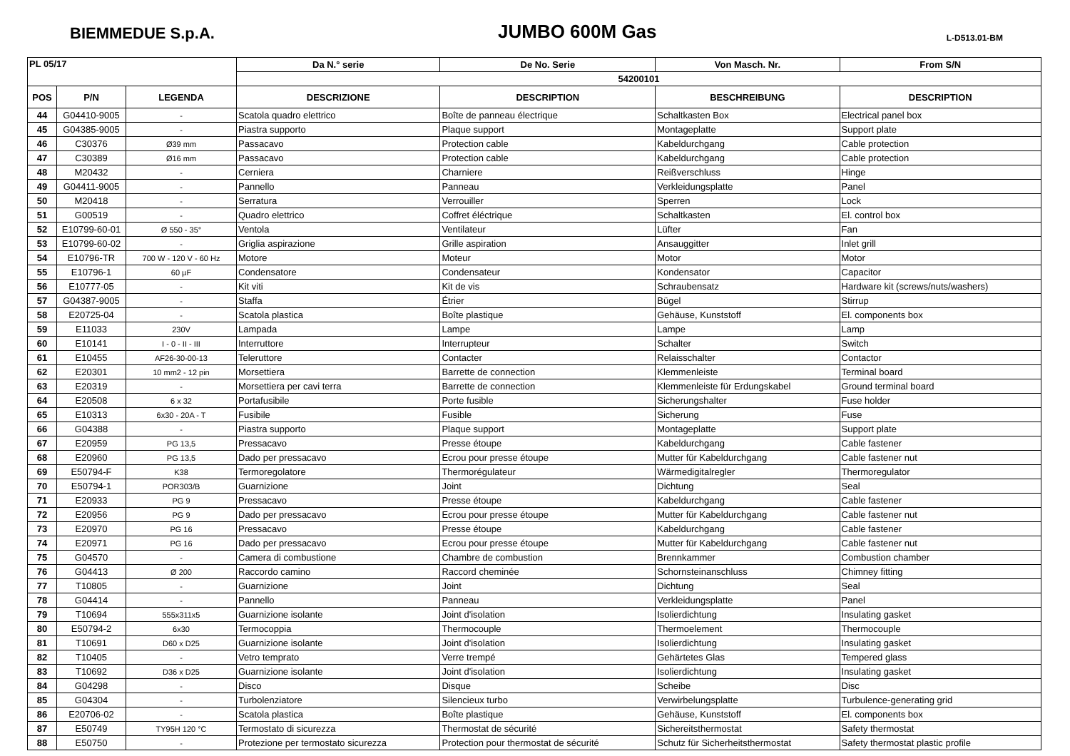BIEMMEDUE S.p.A.
JUMBO 600M Gas
L-D513.01-BM
| PL 05/17 | | | Da N.° serie | De No. Serie | Von Masch. Nr. | From S/N |
| --- | --- | --- | --- | --- | --- | --- |
| | | | 54200101 | | | |
| POS | P/N | LEGENDA | DESCRIZIONE | DESCRIPTION | BESCHREIBUNG | DESCRIPTION |
| 44 | G04410-9005 | - | Scatola quadro elettrico | Boîte de panneau électrique | Schaltkasten Box | Electrical panel box |
| 45 | G04385-9005 | - | Piastra supporto | Plaque support | Montageplatte | Support plate |
| 46 | C30376 | Ø39 mm | Passacavo | Protection cable | Kabeldurchgang | Cable protection |
| 47 | C30389 | Ø16 mm | Passacavo | Protection cable | Kabeldurchgang | Cable protection |
| 48 | M20432 | - | Cerniera | Charniere | Reißverschluss | Hinge |
| 49 | G04411-9005 | - | Pannello | Panneau | Verkleidungsplatte | Panel |
| 50 | M20418 | - | Serratura | Verrouiller | Sperren | Lock |
| 51 | G00519 | - | Quadro elettrico | Coffret éléctrique | Schaltkasten | El. control box |
| 52 | E10799-60-01 | Ø 550 - 35° | Ventola | Ventilateur | Lüfter | Fan |
| 53 | E10799-60-02 | - | Griglia aspirazione | Grille aspiration | Ansauggitter | Inlet grill |
| 54 | E10796-TR | 700 W - 120 V - 60 Hz | Motore | Moteur | Motor | Motor |
| 55 | E10796-1 | 60 µF | Condensatore | Condensateur | Kondensator | Capacitor |
| 56 | E10777-05 | - | Kit viti | Kit de vis | Schraubensatz | Hardware kit (screws/nuts/washers) |
| 57 | G04387-9005 | - | Staffa | Étrier | Bügel | Stirrup |
| 58 | E20725-04 | - | Scatola plastica | Boîte plastique | Gehäuse, Kunststoff | El. components box |
| 59 | E11033 | 230V | Lampada | Lampe | Lampe | Lamp |
| 60 | E10141 | I - 0 - II - III | Interruttore | Interrupteur | Schalter | Switch |
| 61 | E10455 | AF26-30-00-13 | Teleruttore | Contacter | Relaisschalter | Contactor |
| 62 | E20301 | 10 mm2 - 12 pin | Morsettiera | Barrette de connection | Klemmenleiste | Terminal board |
| 63 | E20319 | - | Morsettiera per cavi terra | Barrette de connection | Klemmenleiste für Erdungskabel | Ground terminal board |
| 64 | E20508 | 6 x 32 | Portafusibile | Porte fusible | Sicherungshalter | Fuse holder |
| 65 | E10313 | 6x30 - 20A - T | Fusibile | Fusible | Sicherung | Fuse |
| 66 | G04388 | - | Piastra supporto | Plaque support | Montageplatte | Support plate |
| 67 | E20959 | PG 13,5 | Pressacavo | Presse étoupe | Kabeldurchgang | Cable fastener |
| 68 | E20960 | PG 13,5 | Dado per pressacavo | Ecrou pour presse étoupe | Mutter für Kabeldurchgang | Cable fastener nut |
| 69 | E50794-F | K38 | Termoregolatore | Thermorégulateur | Wärmedigitalregler | Thermoregulator |
| 70 | E50794-1 | POR303/B | Guarnizione | Joint | Dichtung | Seal |
| 71 | E20933 | PG 9 | Pressacavo | Presse étoupe | Kabeldurchgang | Cable fastener |
| 72 | E20956 | PG 9 | Dado per pressacavo | Ecrou pour presse étoupe | Mutter für Kabeldurchgang | Cable fastener nut |
| 73 | E20970 | PG 16 | Pressacavo | Presse étoupe | Kabeldurchgang | Cable fastener |
| 74 | E20971 | PG 16 | Dado per pressacavo | Ecrou pour presse étoupe | Mutter für Kabeldurchgang | Cable fastener nut |
| 75 | G04570 | - | Camera di combustione | Chambre de combustion | Brennkammer | Combustion chamber |
| 76 | G04413 | Ø 200 | Raccordo camino | Raccord cheminée | Schornsteinanschluss | Chimney fitting |
| 77 | T10805 | - | Guarnizione | Joint | Dichtung | Seal |
| 78 | G04414 | - | Pannello | Panneau | Verkleidungsplatte | Panel |
| 79 | T10694 | 555x311x5 | Guarnizione isolante | Joint d'isolation | Isolierdichtung | Insulating gasket |
| 80 | E50794-2 | 6x30 | Termocoppia | Thermocouple | Thermoelement | Thermocouple |
| 81 | T10691 | D60 x D25 | Guarnizione isolante | Joint d'isolation | Isolierdichtung | Insulating gasket |
| 82 | T10405 | - | Vetro temprato | Verre trempé | Gehärtetes Glas | Tempered glass |
| 83 | T10692 | D36 x D25 | Guarnizione isolante | Joint d'isolation | Isolierdichtung | Insulating gasket |
| 84 | G04298 | - | Disco | Disque | Scheibe | Disc |
| 85 | G04304 | - | Turbolenziatore | Silencieux turbo | Verwirbelungsplatte | Turbulence-generating grid |
| 86 | E20706-02 | - | Scatola plastica | Boîte plastique | Gehäuse, Kunststoff | El. components box |
| 87 | E50749 | TY95H 120 °C | Termostato di sicurezza | Thermostat de sécurité | Sichereitsthermostat | Safety thermostat |
| 88 | E50750 | - | Protezione per termostato sicurezza | Protection pour thermostat de sécurité | Schutz für Sicherheitsthermostat | Safety thermostat plastic profile |